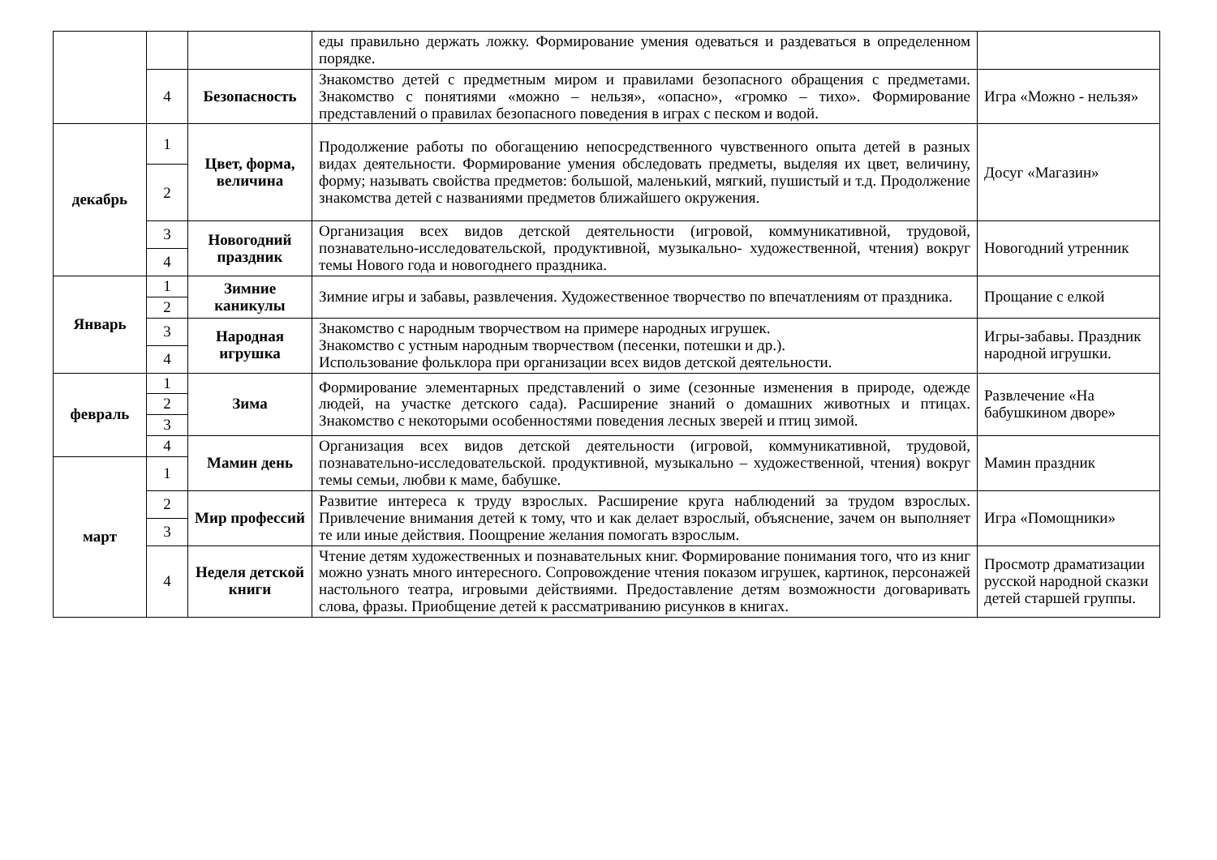| | | | еды правильно держать ложку. Формирование умения одеваться и раздеваться в определенном порядке. | |
| | 4 | Безопасность | Знакомство детей с предметным миром и правилами безопасного обращения с предметами. Знакомство с понятиями «можно – нельзя», «опасно», «громко – тихо». Формирование представлений о правилах безопасного поведения в играх с песком и водой. | Игра «Можно - нельзя» |
| декабрь | 1 | Цвет, форма, величина | Продолжение работы по обогащению непосредственного чувственного опыта детей в разных видах деятельности. Формирование умения обследовать предметы, выделяя их цвет, величину, форму; называть свойства предметов: большой, маленький, мягкий, пушистый и т.д. Продолжение знакомства детей с названиями предметов ближайшего окружения. | Досуг «Магазин» |
| | 2 | | | |
| | 3 | Новогодний праздник | Организация всех видов детской деятельности (игровой, коммуникативной, трудовой, познавательно-исследовательской, продуктивной, музыкально- художественной, чтения) вокруг темы Нового года и новогоднего праздника. | Новогодний утренник |
| | 4 | | | |
| Январь | 1 | Зимние каникулы | Зимние игры и забавы, развлечения. Художественное творчество по впечатлениям от праздника. | Прощание с елкой |
| | 2 | | | |
| | 3 | Народная игрушка | Знакомство с народным творчеством на примере народных игрушек. Знакомство с устным народным творчеством (песенки, потешки и др.). Использование фольклора при организации всех видов детской деятельности. | Игры-забавы. Праздник народной игрушки. |
| | 4 | | | |
| февраль | 1 | Зима | Формирование элементарных представлений о зиме (сезонные изменения в природе, одежде людей, на участке детского сада). Расширение знаний о домашних животных и птицах. Знакомство с некоторыми особенностями поведения лесных зверей и птиц зимой. | Развлечение «На бабушкином дворе» |
| | 2 | | | |
| | 3 | | | |
| | 4 | Мамин день | Организация всех видов детской деятельности (игровой, коммуникативной, трудовой, познавательно-исследовательской. продуктивной, музыкально – художественной, чтения) вокруг темы семьи, любви к маме, бабушке. | Мамин праздник |
| март | 1 | | | |
| | 2 | Мир профессий | Развитие интереса к труду взрослых. Расширение круга наблюдений за трудом взрослых. Привлечение внимания детей к тому, что и как делает взрослый, объяснение, зачем он выполняет те или иные действия. Поощрение желания помогать взрослым. | Игра «Помощники» |
| | 3 | | | |
| | 4 | Неделя детской книги | Чтение детям художественных и познавательных книг. Формирование понимания того, что из книг можно узнать много интересного. Сопровождение чтения показом игрушек, картинок, персонажей настольного театра, игровыми действиями. Предоставление детям возможности договаривать слова, фразы. Приобщение детей к рассматриванию рисунков в книгах. | Просмотр драматизации русской народной сказки детей старшей группы. |